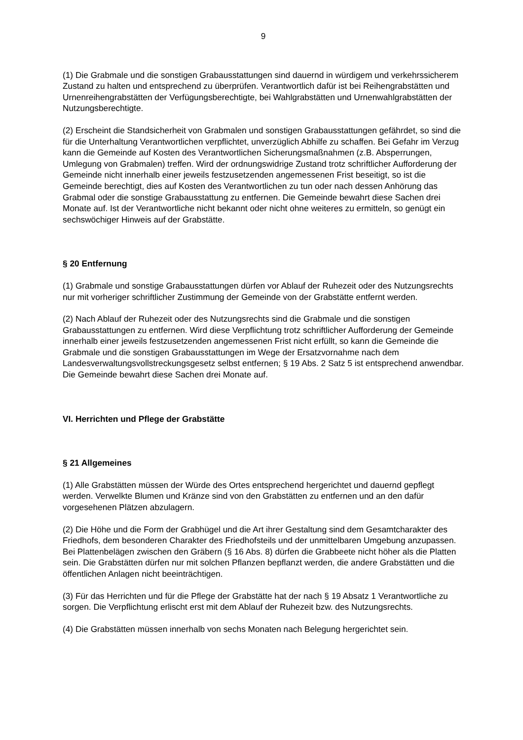9
(1) Die Grabmale und die sonstigen Grabausstattungen sind dauernd in würdigem und verkehrssicherem Zustand zu halten und entsprechend zu überprüfen. Verantwortlich dafür ist bei Reihengrabstätten und Urnenreihengrabstätten der Verfügungsberechtigte, bei Wahlgrabstätten und Urnenwahlgrabstätten der Nutzungsberechtigte.
(2) Erscheint die Standsicherheit von Grabmalen und sonstigen Grabausstattungen gefährdet, so sind die für die Unterhaltung Verantwortlichen verpflichtet, unverzüglich Abhilfe zu schaffen. Bei Gefahr im Verzug kann die Gemeinde auf Kosten des Verantwortlichen Sicherungsmaßnahmen (z.B. Absperrungen, Umlegung von Grabmalen) treffen. Wird der ordnungswidrige Zustand trotz schriftlicher Aufforderung der Gemeinde nicht innerhalb einer jeweils festzusetzenden angemessenen Frist beseitigt, so ist die Gemeinde berechtigt, dies auf Kosten des Verantwortlichen zu tun oder nach dessen Anhörung das Grabmal oder die sonstige Grabausstattung zu entfernen. Die Gemeinde bewahrt diese Sachen drei Monate auf. Ist der Verantwortliche nicht bekannt oder nicht ohne weiteres zu ermitteln, so genügt ein sechswöchiger Hinweis auf der Grabstätte.
§ 20 Entfernung
(1) Grabmale und sonstige Grabausstattungen dürfen vor Ablauf der Ruhezeit oder des Nutzungsrechts nur mit vorheriger schriftlicher Zustimmung der Gemeinde von der Grabstätte entfernt werden.
(2) Nach Ablauf der Ruhezeit oder des Nutzungsrechts sind die Grabmale und die sonstigen Grabausstattungen zu entfernen. Wird diese Verpflichtung trotz schriftlicher Aufforderung der Gemeinde innerhalb einer jeweils festzusetzenden angemessenen Frist nicht erfüllt, so kann die Gemeinde die Grabmale und die sonstigen Grabausstattungen im Wege der Ersatzvornahme nach dem Landesverwaltungsvollstreckungsgesetz selbst entfernen; § 19 Abs. 2 Satz 5 ist entsprechend anwendbar. Die Gemeinde bewahrt diese Sachen drei Monate auf.
VI. Herrichten und Pflege der Grabstätte
§ 21 Allgemeines
(1) Alle Grabstätten müssen der Würde des Ortes entsprechend hergerichtet und dauernd gepflegt werden. Verwelkte Blumen und Kränze sind von den Grabstätten zu entfernen und an den dafür vorgesehenen Plätzen abzulagern.
(2) Die Höhe und die Form der Grabhügel und die Art ihrer Gestaltung sind dem Gesamtcharakter des Friedhofs, dem besonderen Charakter des Friedhofsteils und der unmittelbaren Umgebung anzupassen. Bei Plattenbelägen zwischen den Gräbern (§ 16 Abs. 8) dürfen die Grabbeete nicht höher als die Platten sein. Die Grabstätten dürfen nur mit solchen Pflanzen bepflanzt werden, die andere Grabstätten und die öffentlichen Anlagen nicht beeinträchtigen.
(3) Für das Herrichten und für die Pflege der Grabstätte hat der nach § 19 Absatz 1 Verantwortliche zu sorgen. Die Verpflichtung erlischt erst mit dem Ablauf der Ruhezeit bzw. des Nutzungsrechts.
(4) Die Grabstätten müssen innerhalb von sechs Monaten nach Belegung hergerichtet sein.